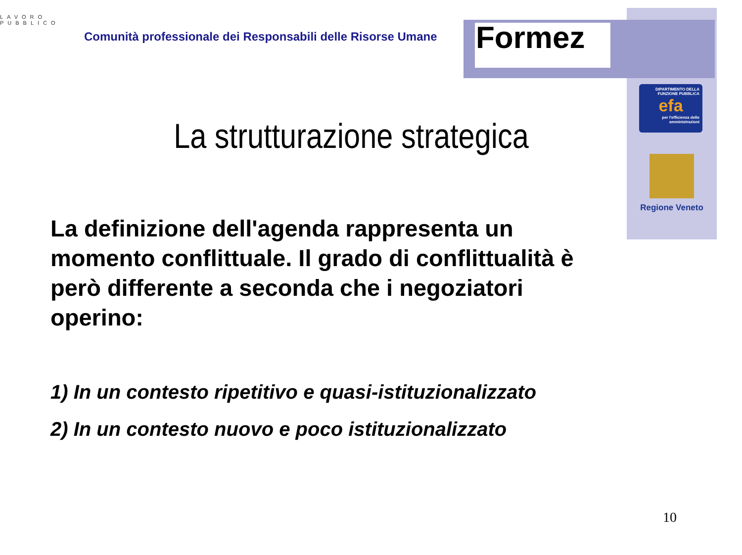LAVORO PUBBLICO
Comunità professionale dei Responsabili delle Risorse Umane
Formez
DIPARTIMENTO DELLA FUNZIONE PUBBLICA
efa
per l'efficienza delle amministrazioni
Regione Veneto
La strutturazione strategica
La definizione dell'agenda rappresenta un momento conflittuale. Il grado di conflittualità è però differente a seconda che i negoziatori operino:
1) In un contesto ripetitivo e quasi-istituzionalizzato
2) In un contesto nuovo e poco istituzionalizzato
10